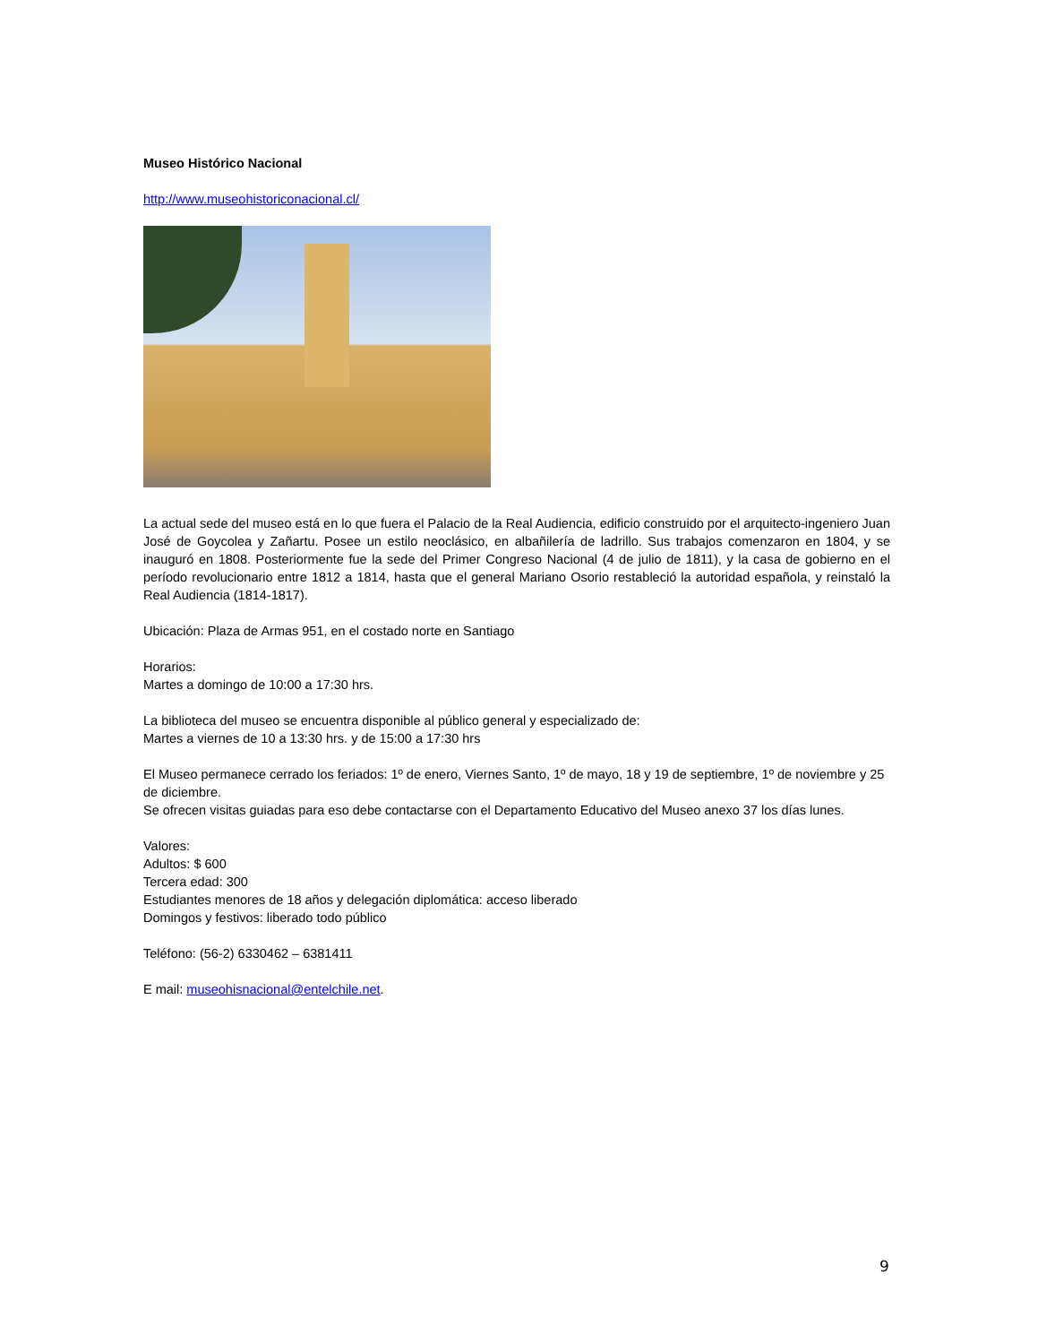Museo Histórico Nacional
http://www.museohistoriconacional.cl/
La actual sede del museo está en lo que fuera el Palacio de la Real Audiencia, edificio construido por el arquitecto-ingeniero Juan José de Goycolea y Zañartu. Posee un estilo neoclásico, en albañilería de ladrillo. Sus trabajos comenzaron en 1804, y se inauguró en 1808. Posteriormente fue la sede del Primer Congreso Nacional (4 de julio de 1811), y la casa de gobierno en el período revolucionario entre 1812 a 1814, hasta que el general Mariano Osorio restableció la autoridad española, y reinstaló la Real Audiencia (1814-1817).
Ubicación: Plaza de Armas 951, en el costado norte en Santiago
Horarios:
Martes a domingo de 10:00 a 17:30 hrs.
La biblioteca del museo se encuentra disponible al público general y especializado de:
Martes a viernes de 10 a 13:30 hrs. y de 15:00 a 17:30 hrs
El Museo permanece cerrado los feriados: 1º de enero, Viernes Santo, 1º de mayo, 18 y 19 de septiembre, 1º de noviembre y 25 de diciembre.
Se ofrecen visitas guiadas para eso debe contactarse con el Departamento Educativo del Museo anexo 37 los días lunes.
Valores:
Adultos: $ 600
Tercera edad: 300
Estudiantes menores de 18 años y delegación diplomática: acceso liberado
Domingos y festivos: liberado todo público
Teléfono: (56-2) 6330462 – 6381411
E mail: museohisnacional@entelchile.net.
9